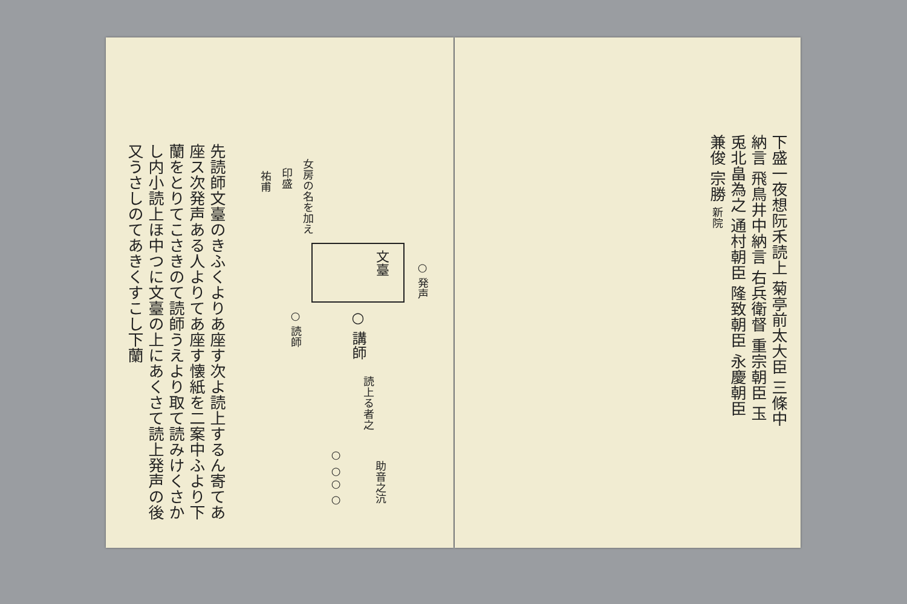先読師文臺のきふくよりあ座す次よ読上するん寄てあ座ス次発声ある人よりてあ座す懐紙を二案中ふより下蘭をとりてこさきのて読師うえより取て読みけくさかし内小読上ほ中つに文臺の上にあくさて読上発声の後又うさしのてあきくすこし下蘭
祐甫
印盛
女房の名を加え
文臺
○ 読師
○ 発声
○ 講師
読上る者之
○ ○○ ○
助音之沆
下盛一夜想阮禾読上 菊亭前太大臣 三條中納言 飛鳥井中納言 右兵衛督 重宗朝臣 玉兎北畠為之 通村朝臣 隆致朝臣 永慶朝臣 兼俊 宗勝 新院